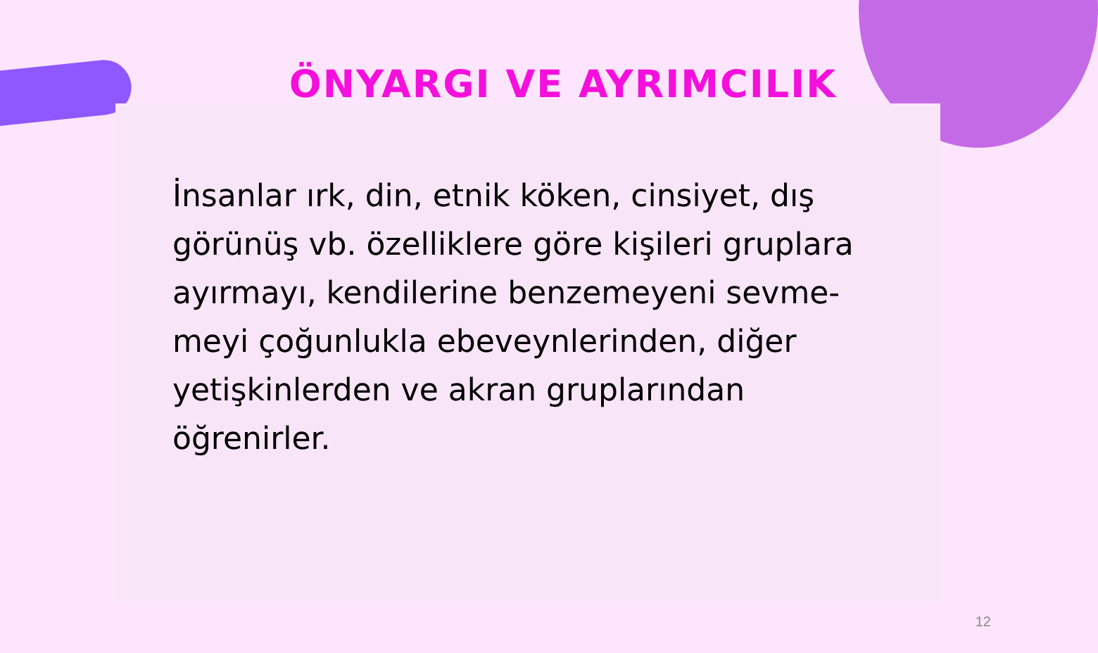ÖNYARGI VE AYRIMCILIK
İnsanlar ırk, din, etnik köken, cinsiyet, dış görünüş vb. özelliklere göre kişileri gruplara ayırmayı, kendilerine benzemeyeni sevme-meyi çoğunlukla ebeveynlerinden, diğer yetişkinlerden ve akran gruplarından öğrenirler.
12